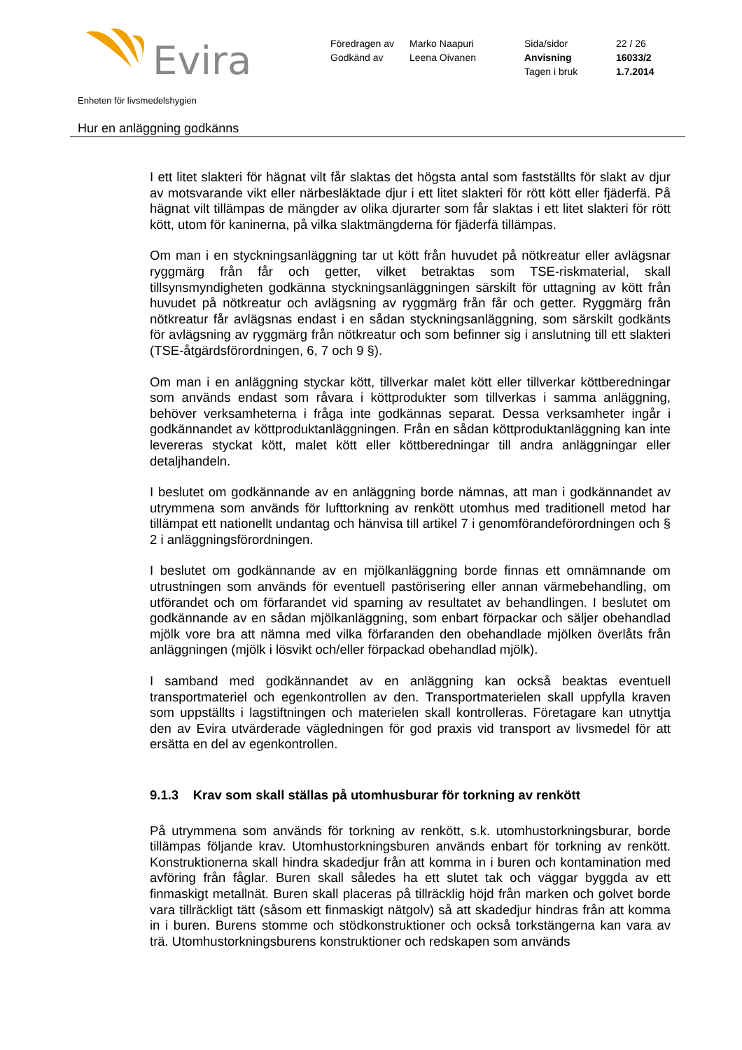Evira
| Föredragen av | Marko Naapuri | Sida/sidor | 22 / 26 |
| Godkänd av | Leena Oivanen | Anvisning | 16033/2 |
| | | Tagen i bruk | 1.7.2014 |
Enheten för livsmedelshygien
Hur en anläggning godkänns
I ett litet slakteri för hägnat vilt får slaktas det högsta antal som fastställts för slakt av djur av motsvarande vikt eller närbesläktade djur i ett litet slakteri för rött kött eller fjäderfä. På hägnat vilt tillämpas de mängder av olika djurarter som får slaktas i ett litet slakteri för rött kött, utom för kaninerna, på vilka slaktmängderna för fjäderfä tillämpas.
Om man i en styckningsanläggning tar ut kött från huvudet på nötkreatur eller avlägsnar ryggmärg från får och getter, vilket betraktas som TSE-riskmaterial, skall tillsynsmyndigheten godkänna styckningsanläggningen särskilt för uttagning av kött från huvudet på nötkreatur och avlägsning av ryggmärg från får och getter. Ryggmärg från nötkreatur får avlägsnas endast i en sådan styckningsanläggning, som särskilt godkänts för avlägsning av ryggmärg från nötkreatur och som befinner sig i anslutning till ett slakteri (TSE-åtgärdsförordningen, 6, 7 och 9 §).
Om man i en anläggning styckar kött, tillverkar malet kött eller tillverkar köttberedningar som används endast som råvara i köttprodukter som tillverkas i samma anläggning, behöver verksamheterna i fråga inte godkännas separat. Dessa verksamheter ingår i godkännandet av köttproduktanläggningen. Från en sådan köttproduktanläggning kan inte levereras styckat kött, malet kött eller köttberedningar till andra anläggningar eller detaljhandeln.
I beslutet om godkännande av en anläggning borde nämnas, att man i godkännandet av utrymmena som används för lufttorkning av renkött utomhus med traditionell metod har tillämpat ett nationellt undantag och hänvisa till artikel 7 i genomförandeförordningen och § 2 i anläggningsförordningen.
I beslutet om godkännande av en mjölkanläggning borde finnas ett omnämnande om utrustningen som används för eventuell pastörisering eller annan värmebehandling, om utförandet och om förfarandet vid sparning av resultatet av behandlingen. I beslutet om godkännande av en sådan mjölkanläggning, som enbart förpackar och säljer obehandlad mjölk vore bra att nämna med vilka förfaranden den obehandlade mjölken överlåts från anläggningen (mjölk i lösvikt och/eller förpackad obehandlad mjölk).
I samband med godkännandet av en anläggning kan också beaktas eventuell transportmateriel och egenkontrollen av den. Transportmaterielen skall uppfylla kraven som uppställts i lagstiftningen och materielen skall kontrolleras. Företagare kan utnyttja den av Evira utvärderade vägledningen för god praxis vid transport av livsmedel för att ersätta en del av egenkontrollen.
9.1.3 Krav som skall ställas på utomhusburar för torkning av renkött
På utrymmena som används för torkning av renkött, s.k. utomhustorkningsburar, borde tillämpas följande krav. Utomhustorkningsburen används enbart för torkning av renkött. Konstruktionerna skall hindra skadedjur från att komma in i buren och kontamination med avföring från fåglar. Buren skall således ha ett slutet tak och väggar byggda av ett finmaskigt metallnät. Buren skall placeras på tillräcklig höjd från marken och golvet borde vara tillräckligt tätt (såsom ett finmaskigt nätgolv) så att skadedjur hindras från att komma in i buren. Burens stomme och stödkonstruktioner och också torkstängerna kan vara av trä. Utomhustorkningsburens konstruktioner och redskapen som används